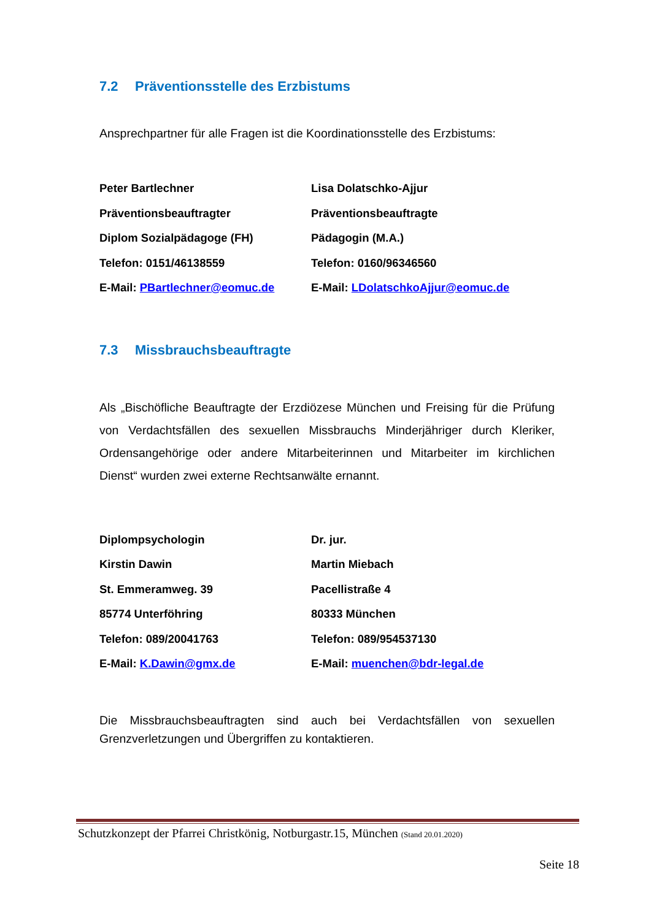7.2 Präventionsstelle des Erzbistums
Ansprechpartner für alle Fragen ist die Koordinationsstelle des Erzbistums:
Peter Bartlechner
Präventionsbeauftragter
Diplom Sozialpädagoge (FH)
Telefon: 0151/46138559
E-Mail: PBartlechner@eomuc.de
Lisa Dolatschko-Ajjur
Präventionsbeauftragte
Pädagogin (M.A.)
Telefon: 0160/96346560
E-Mail: LDolatschkoAjjur@eomuc.de
7.3 Missbrauchsbeauftragte
Als „Bischöfliche Beauftragte der Erzdiözese München und Freising für die Prüfung von Verdachtsfällen des sexuellen Missbrauchs Minderjähriger durch Kleriker, Ordensangehörige oder andere Mitarbeiterinnen und Mitarbeiter im kirchlichen Dienst“ wurden zwei externe Rechtsanwälte ernannt.
Diplompsychologin
Kirstin Dawin
St. Emmeramweg. 39
85774 Unterföhring
Telefon: 089/20041763
E-Mail: K.Dawin@gmx.de
Dr. jur.
Martin Miebach
Pacellistraße 4
80333 München
Telefon: 089/954537130
E-Mail: muenchen@bdr-legal.de
Die Missbrauchsbeauftragten sind auch bei Verdachtsfällen von sexuellen Grenzverletzungen und Übergriffen zu kontaktieren.
Schutzkonzept der Pfarrei Christkönig, Notburgastr.15, München (Stand 20.01.2020)
Seite 18